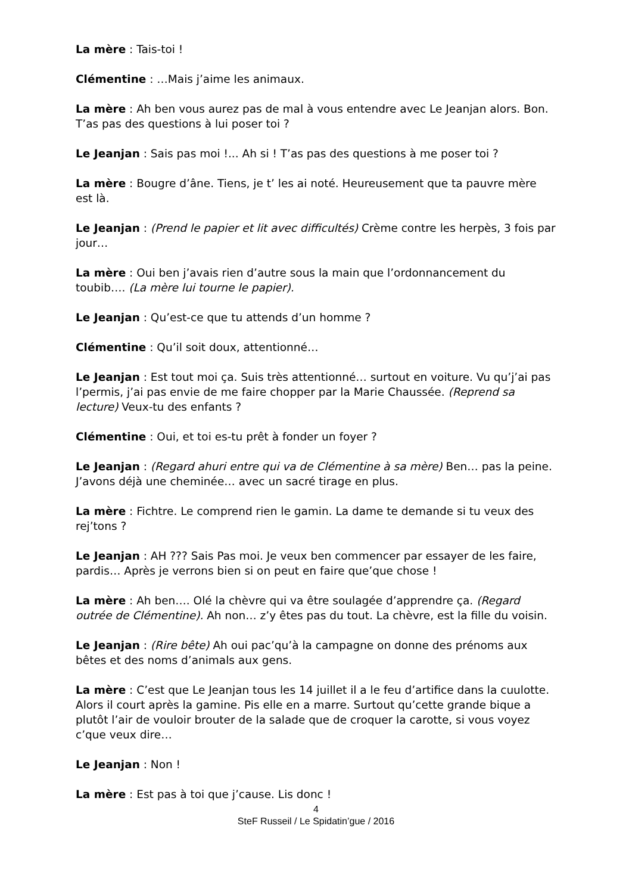La mère : Tais-toi !
Clémentine : …Mais j’aime les animaux.
La mère : Ah ben vous aurez pas de mal à vous entendre avec Le Jeanjan alors. Bon. T’as pas des questions à lui poser toi ?
Le Jeanjan : Sais pas moi !... Ah si ! T’as pas des questions à me poser toi ?
La mère : Bougre d’âne. Tiens, je t’ les ai noté. Heureusement que ta pauvre mère est là.
Le Jeanjan : (Prend le papier et lit avec difficultés) Crème contre les herpès, 3 fois par jour…
La mère : Oui ben j’avais rien d’autre sous la main que l’ordonnancement du toubib…. (La mère lui tourne le papier).
Le Jeanjan : Qu’est-ce que tu attends d’un homme ?
Clémentine : Qu’il soit doux, attentionné…
Le Jeanjan : Est tout moi ça. Suis très attentionné… surtout en voiture. Vu qu’j’ai pas l’permis, j’ai pas envie de me faire chopper par la Marie Chaussée. (Reprend sa lecture) Veux-tu des enfants ?
Clémentine : Oui, et toi es-tu prêt à fonder un foyer ?
Le Jeanjan : (Regard ahuri entre qui va de Clémentine à sa mère) Ben… pas la peine. J’avons déjà une cheminée… avec un sacré tirage en plus.
La mère : Fichtre. Le comprend rien le gamin. La dame te demande si tu veux des rej’tons ?
Le Jeanjan : AH ??? Sais Pas moi. Je veux ben commencer par essayer de les faire, pardis… Après je verrons bien si on peut en faire que’que chose !
La mère : Ah ben…. Olé la chèvre qui va être soulagée d’apprendre ça. (Regard outrée de Clémentine). Ah non… z’y êtes pas du tout. La chèvre, est la fille du voisin.
Le Jeanjan : (Rire bête) Ah oui pac’qu’à la campagne on donne des prénoms aux bêtes et des noms d’animals aux gens.
La mère : C’est que Le Jeanjan tous les 14 juillet il a le feu d’artifice dans la cuulotte. Alors il court après la gamine. Pis elle en a marre. Surtout qu’cette grande bique a plutôt l’air de vouloir brouter de la salade que de croquer la carotte, si vous voyez c’que veux dire…
Le Jeanjan : Non !
La mère : Est pas à toi que j’cause. Lis donc !
4
SteF Russeil / Le Spidatin’gue / 2016